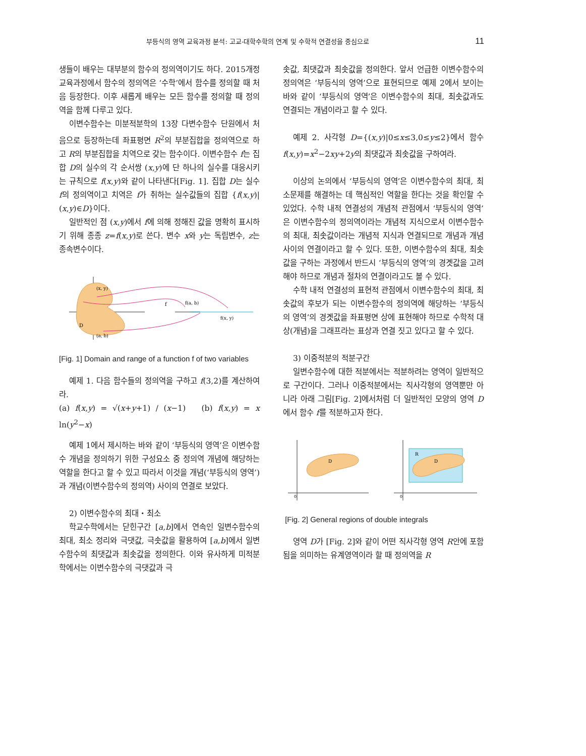부등식의 영역 교육과정 분석: 고교-대학수학의 연계 및 수학적 연결성을 중심으로 11
생들이 배우는 대부분의 함수의 정의역이기도 하다. 2015개정교육과정에서 함수의 정의역은 ‘수학’에서 함수를 정의할 때 처음 등장한다. 이후 새롭게 배우는 모든 함수를 정의할 때 정의역을 함께 다루고 있다.
이변수함수는 미분적분학의 13장 다변수함수 단원에서 처음으로 등장하는데 좌표평면 R<sup>2</sup>의 부분집합을 정의역으로 하고 R의 부분집합을 치역으로 갖는 함수이다. 이변수함수 f는 집합 D의 실수의 각 순서쌍 (x,y)에 단 하나의 실수를 대응시키는 규칙으로 f(x,y)와 같이 나타낸다[Fig. 1]. 집합 D는 실수 f의 정의역이고 치역은 f가 취하는 실수값들의 집합 {f(x,y)|(x,y)∈D}이다.
일반적인 점 (x,y)에서 f에 의해 정해진 값을 명확히 표시하기 위해 종종 z=f(x,y)로 쓴다. 변수 x와 y는 독립변수, z는 종속변수이다.
(x, y)
(a, b)
D
f(a, b)
f(x, y)
f
[Fig. 1] Domain and range of a function f of two variables
예제 1. 다음 함수들의 정의역을 구하고 f(3,2)를 계산하여라.
(a) f(x,y) = √(x+y+1) / (x−1) (b) f(x,y) = x ln(y<sup>2</sup>−x)
예제 1에서 제시하는 바와 같이 ‘부등식의 영역’은 이변수함수 개념을 정의하기 위한 구성요소 중 정의역 개념에 해당하는 역할을 한다고 할 수 있고 따라서 이것을 개념(‘부등식의 영역’)과 개념(이변수함수의 정의역) 사이의 연결로 보았다.
2) 이변수함수의 최대・최소
학교수학에서는 닫힌구간 [a,b]에서 연속인 일변수함수의 최대, 최소 정리와 극댓값, 극솟값을 활용하여 [a,b]에서 일변수함수의 최댓값과 최솟값을 정의한다. 이와 유사하게 미적분학에서는 이변수함수의 극댓값과 극
솟값, 최댓값과 최솟값을 정의한다. 앞서 언급한 이변수함수의 정의역은 ‘부등식의 영역’으로 표현되므로 예제 2에서 보이는 바와 같이 ‘부등식의 영역’은 이변수함수의 최대, 최솟값과도 연결되는 개념이라고 할 수 있다.
예제 2. 사각형 D={(x,y)|0≤x≤3,0≤y≤2}에서 함수 f(x,y)=x<sup>2</sup>−2xy+2y의 최댓값과 최솟값을 구하여라.
이상의 논의에서 ‘부등식의 영역’은 이변수함수의 최대, 최소문제를 해결하는 데 핵심적인 역할을 한다는 것을 확인할 수 있었다. 수학 내적 연결성의 개념적 관점에서 ‘부등식의 영역’은 이변수함수의 정의역이라는 개념적 지식으로서 이변수함수의 최대, 최솟값이라는 개념적 지식과 연결되므로 개념과 개념 사이의 연결이라고 할 수 있다. 또한, 이변수함수의 최대, 최솟값을 구하는 과정에서 반드시 ‘부등식의 영역’의 경곗값을 고려해야 하므로 개념과 절차의 연결이라고도 볼 수 있다.
수학 내적 연결성의 표현적 관점에서 이변수함수의 최대, 최솟값의 후보가 되는 이변수함수의 정의역에 해당하는 ‘부등식의 영역’의 경곗값을 좌표평면 상에 표현해야 하므로 수학적 대상(개념)을 그래프라는 표상과 연결 짓고 있다고 할 수 있다.
3) 이중적분의 적분구간
일변수함수에 대한 적분에서는 적분하려는 영역이 일반적으로 구간이다. 그러나 이중적분에서는 직사각형의 영역뿐만 아니라 아래 그림[Fig. 2]에서처럼 더 일반적인 모양의 영역 D에서 함수 f를 적분하고자 한다.
D
D
R
0
0
[Fig. 2] General regions of double integrals
영역 D가 [Fig. 2]와 같이 어떤 직사각형 영역 R안에 포함됨을 의미하는 유계영역이라 할 때 정의역을 R